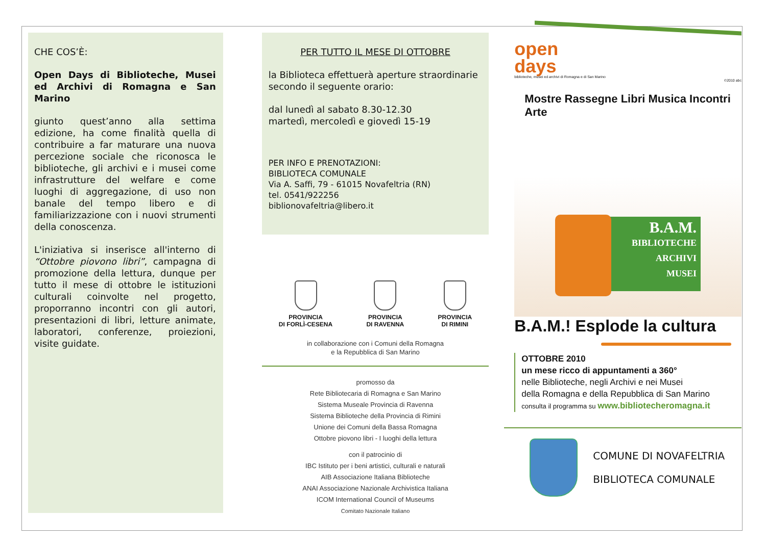CHE COS’È:
Open Days di Biblioteche, Musei ed Archivi di Romagna e San Marino
giunto quest’anno alla settima edizione, ha come finalità quella di contribuire a far maturare una nuova percezione sociale che riconosca le biblioteche, gli archivi e i musei come infrastrutture del welfare e come luoghi di aggregazione, di uso non banale del tempo libero e di familiarizzazione con i nuovi strumenti della conoscenza.
L'iniziativa si inserisce all'interno di “Ottobre piovono libri”, campagna di promozione della lettura, dunque per tutto il mese di ottobre le istituzioni culturali coinvolte nel progetto, proporranno incontri con gli autori, presentazioni di libri, letture animate, laboratori, conferenze, proiezioni, visite guidate.
PER TUTTO IL MESE DI OTTOBRE
la Biblioteca effettuerà aperture straordinarie secondo il seguente orario:
dal lunedì al sabato 8.30-12.30
martedì, mercoledì e giovedì 15-19
PER INFO E PRENOTAZIONI:
BIBLIOTECA COMUNALE
Via A. Saffi, 79 - 61015 Novafeltria (RN)
tel. 0541/922256
biblionovafeltria@libero.it
PROVINCIA
DI FORLÌ-CESENA
PROVINCIA
DI RAVENNA
PROVINCIA
DI RIMINI
in collaborazione con i Comuni della Romagna
e la Repubblica di San Marino
promosso da
Rete Bibliotecaria di Romagna e San Marino
Sistema Museale Provincia di Ravenna
Sistema Biblioteche della Provincia di Rimini
Unione dei Comuni della Bassa Romagna
Ottobre piovono libri - I luoghi della lettura
con il patrocinio di
IBC Istituto per i beni artistici, culturali e naturali
AIB Associazione Italiana Biblioteche
ANAI Associazione Nazionale Archivistica Italiana
ICOM International Council of Museums
Comitato Nazionale Italiano
open
days
biblioteche, musei ed archivi di Romagna e di San Marino
©2010 abc
Mostre Rassegne Libri Musica Incontri Arte
B.A.M.
BIBLIOTECHE
ARCHIVI
MUSEI
B.A.M.! Esplode la cultura
OTTOBRE 2010
un mese ricco di appuntamenti a 360°
nelle Biblioteche, negli Archivi e nei Musei
della Romagna e della Repubblica di San Marino
consulta il programma su www.biblioteche­romagna.it
COMUNE DI NOVAFELTRIA
BIBLIOTECA COMUNALE